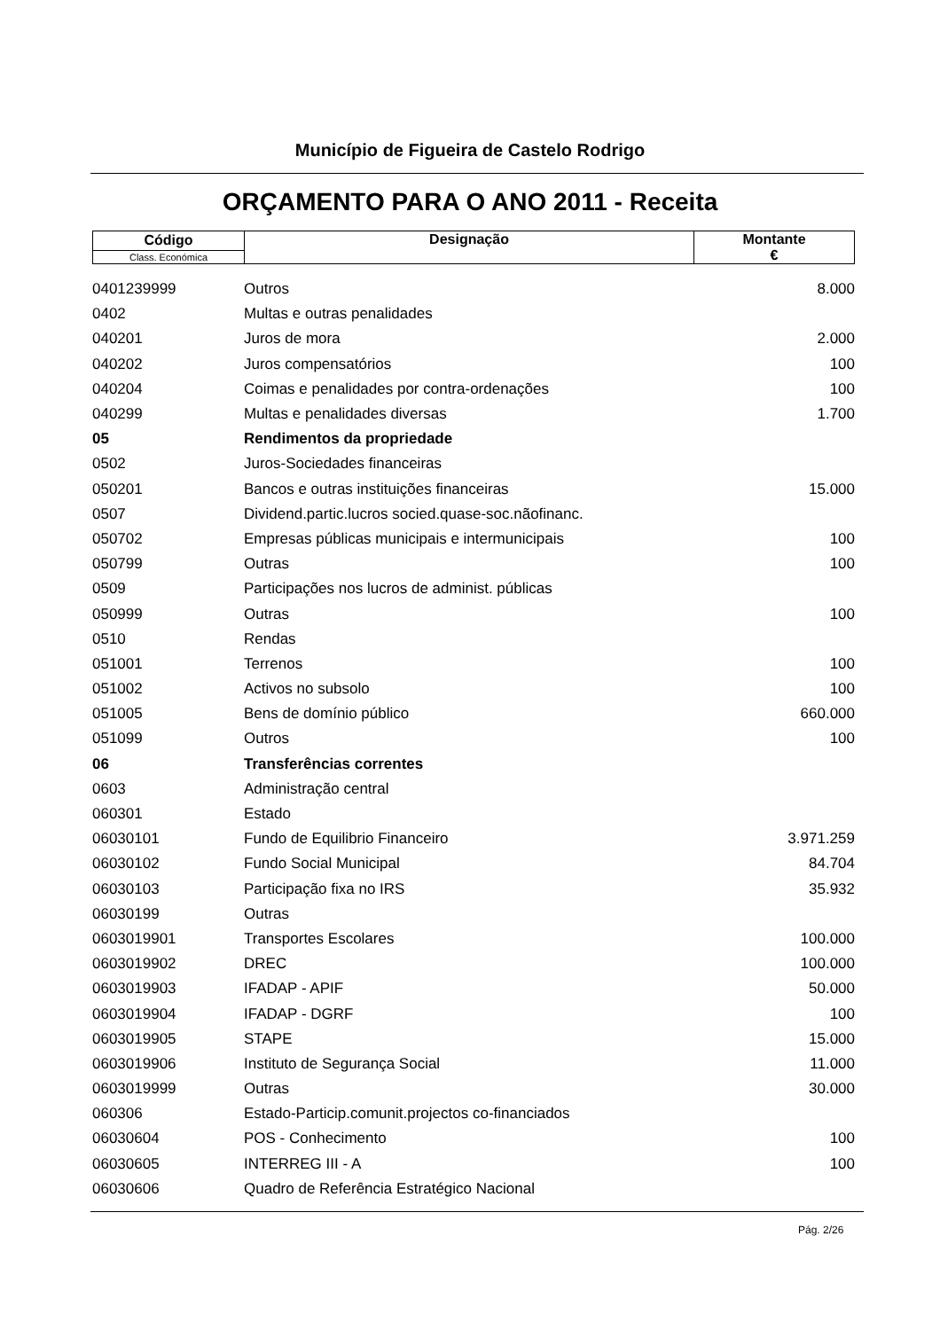Município de Figueira de Castelo Rodrigo
ORÇAMENTO PARA O ANO 2011 - Receita
| Código | Designação | Montante € |
| Class. Económica | | |
| 0401239999 | Outros | 8.000 |
| 0402 | Multas e outras penalidades | |
| 040201 | Juros de mora | 2.000 |
| 040202 | Juros compensatórios | 100 |
| 040204 | Coimas e penalidades por contra-ordenações | 100 |
| 040299 | Multas e penalidades diversas | 1.700 |
| 05 | Rendimentos da propriedade | |
| 0502 | Juros-Sociedades financeiras | |
| 050201 | Bancos e outras instituições financeiras | 15.000 |
| 0507 | Dividend.partic.lucros socied.quase-soc.nãofinanc. | |
| 050702 | Empresas públicas municipais e intermunicipais | 100 |
| 050799 | Outras | 100 |
| 0509 | Participações nos lucros de administ. públicas | |
| 050999 | Outras | 100 |
| 0510 | Rendas | |
| 051001 | Terrenos | 100 |
| 051002 | Activos no subsolo | 100 |
| 051005 | Bens de domínio público | 660.000 |
| 051099 | Outros | 100 |
| 06 | Transferências correntes | |
| 0603 | Administração central | |
| 060301 | Estado | |
| 06030101 | Fundo de Equilibrio Financeiro | 3.971.259 |
| 06030102 | Fundo Social Municipal | 84.704 |
| 06030103 | Participação fixa no IRS | 35.932 |
| 06030199 | Outras | |
| 0603019901 | Transportes Escolares | 100.000 |
| 0603019902 | DREC | 100.000 |
| 0603019903 | IFADAP - APIF | 50.000 |
| 0603019904 | IFADAP - DGRF | 100 |
| 0603019905 | STAPE | 15.000 |
| 0603019906 | Instituto de Segurança Social | 11.000 |
| 0603019999 | Outras | 30.000 |
| 060306 | Estado-Particip.comunit.projectos co-financiados | |
| 06030604 | POS - Conhecimento | 100 |
| 06030605 | INTERREG III - A | 100 |
| 06030606 | Quadro de Referência Estratégico Nacional | |
Pág. 2/26